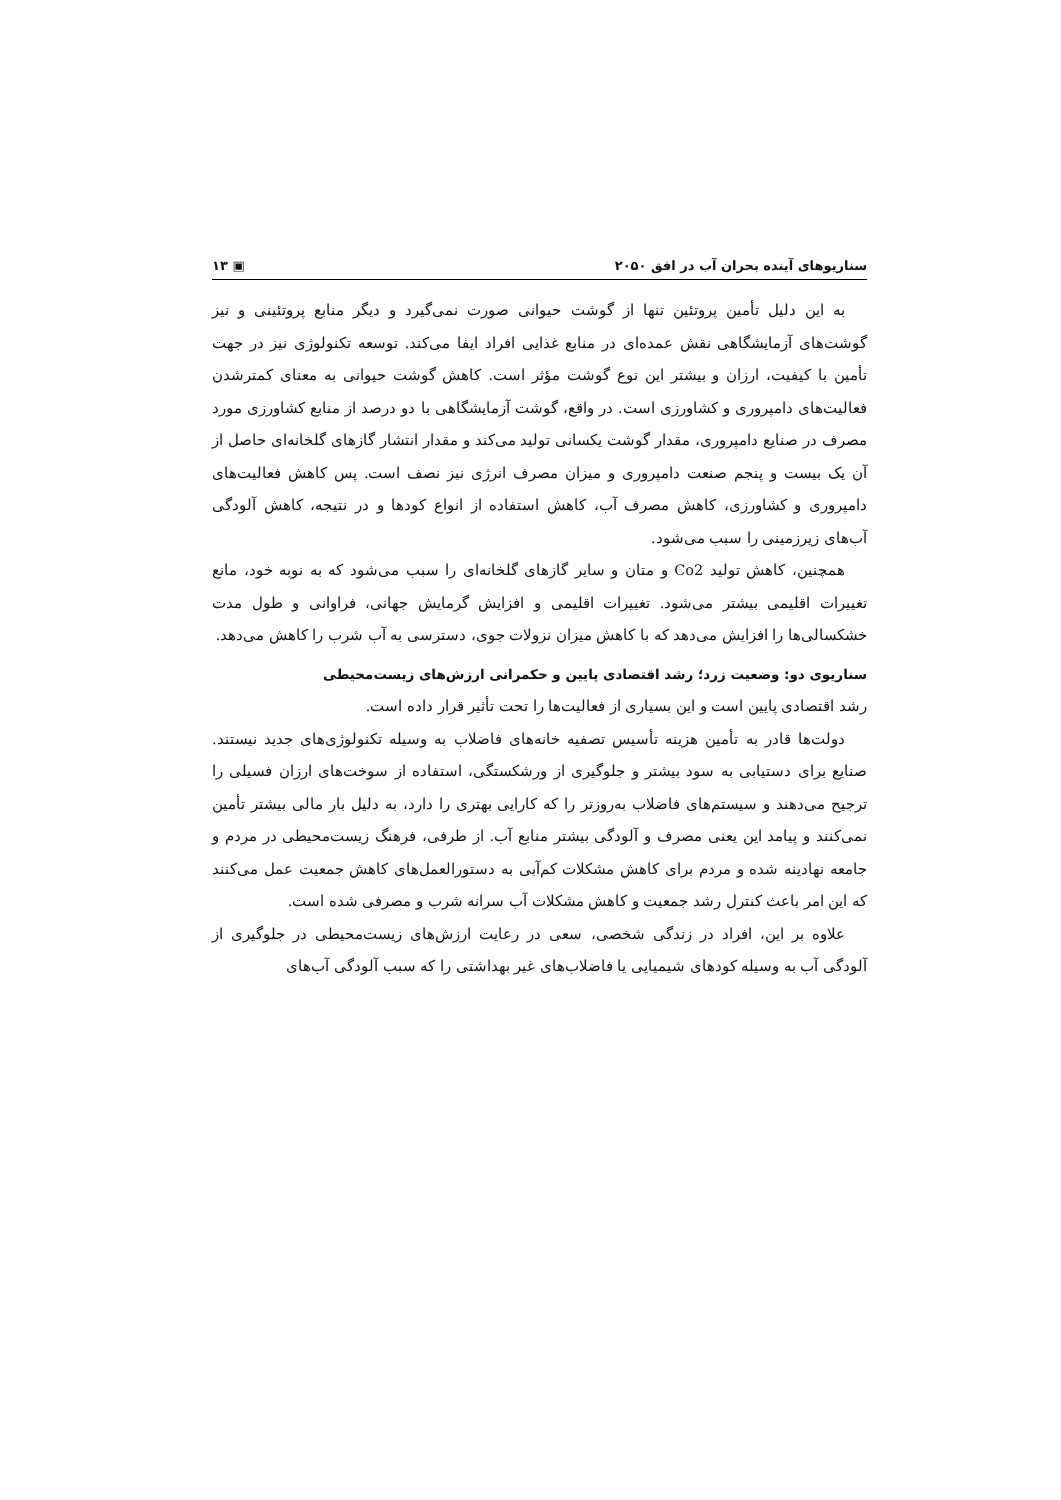سناریوهای آینده بحران آب در افق ۲۰۵۰ ▣ ۱۳
به این دلیل تأمین پروتئین تنها از گوشت حیوانی صورت نمی‌گیرد و دیگر منابع پروتئینی و نیز گوشت‌های آزمایشگاهی نقش عمده‌ای در منابع غذایی افراد ایفا می‌کند. توسعه تکنولوژی نیز در جهت تأمین با کیفیت، ارزان و بیشتر این نوع گوشت مؤثر است. کاهش گوشت حیوانی به معنای کمترشدن فعالیت‌های دامپروری و کشاورزی است. در واقع، گوشت آزمایشگاهی با دو درصد از منابع کشاورزی مورد مصرف در صنایع دامپروری، مقدار گوشت یکسانی تولید می‌کند و مقدار انتشار گازهای گلخانه‌ای حاصل از آن یک بیست و پنجم صنعت دامپروری و میزان مصرف انرژی نیز نصف است. پس کاهش فعالیت‌های دامپروری و کشاورزی، کاهش مصرف آب، کاهش استفاده از انواع کودها و در نتیجه، کاهش آلودگی آب‌های زیرزمینی را سبب می‌شود.
همچنین، کاهش تولید Co2 و متان و سایر گازهای گلخانه‌ای را سبب می‌شود که به نوبه خود، مانع تغییرات اقلیمی بیشتر می‌شود. تغییرات اقلیمی و افزایش گرمایش جهانی، فراوانی و طول مدت خشکسالی‌ها را افزایش می‌دهد که با کاهش میزان نزولات جوی، دسترسی به آب شرب را کاهش می‌دهد.
سناریوی دو: وضعیت زرد؛ رشد اقتصادی پایین و حکمرانی ارزش‌های زیست‌محیطی
رشد اقتصادی پایین است و این بسیاری از فعالیت‌ها را تحت تأثیر قرار داده است.
دولت‌ها قادر به تأمین هزینه تأسیس تصفیه خانه‌های فاضلاب به وسیله تکنولوژی‌های جدید نیستند. صنایع برای دستیابی به سود بیشتر و جلوگیری از ورشکستگی، استفاده از سوخت‌های ارزان فسیلی را ترجیح می‌دهند و سیستم‌های فاضلاب به‌روزتر را که کارایی بهتری را دارد، به دلیل بار مالی بیشتر تأمین نمی‌کنند و پیامد این یعنی مصرف و آلودگی بیشتر منابع آب. از طرفی، فرهنگ زیست‌محیطی در مردم و جامعه نهادینه شده و مردم برای کاهش مشکلات کم‌آبی به دستورالعمل‌های کاهش جمعیت عمل می‌کنند که این امر باعث کنترل رشد جمعیت و کاهش مشکلات آب سرانه شرب و مصرفی شده است.
علاوه بر این، افراد در زندگی شخصی، سعی در رعایت ارزش‌های زیست‌محیطی در جلوگیری از آلودگی آب به وسیله کودهای شیمیایی یا فاضلاب‌های غیر بهداشتی را که سبب آلودگی آب‌های